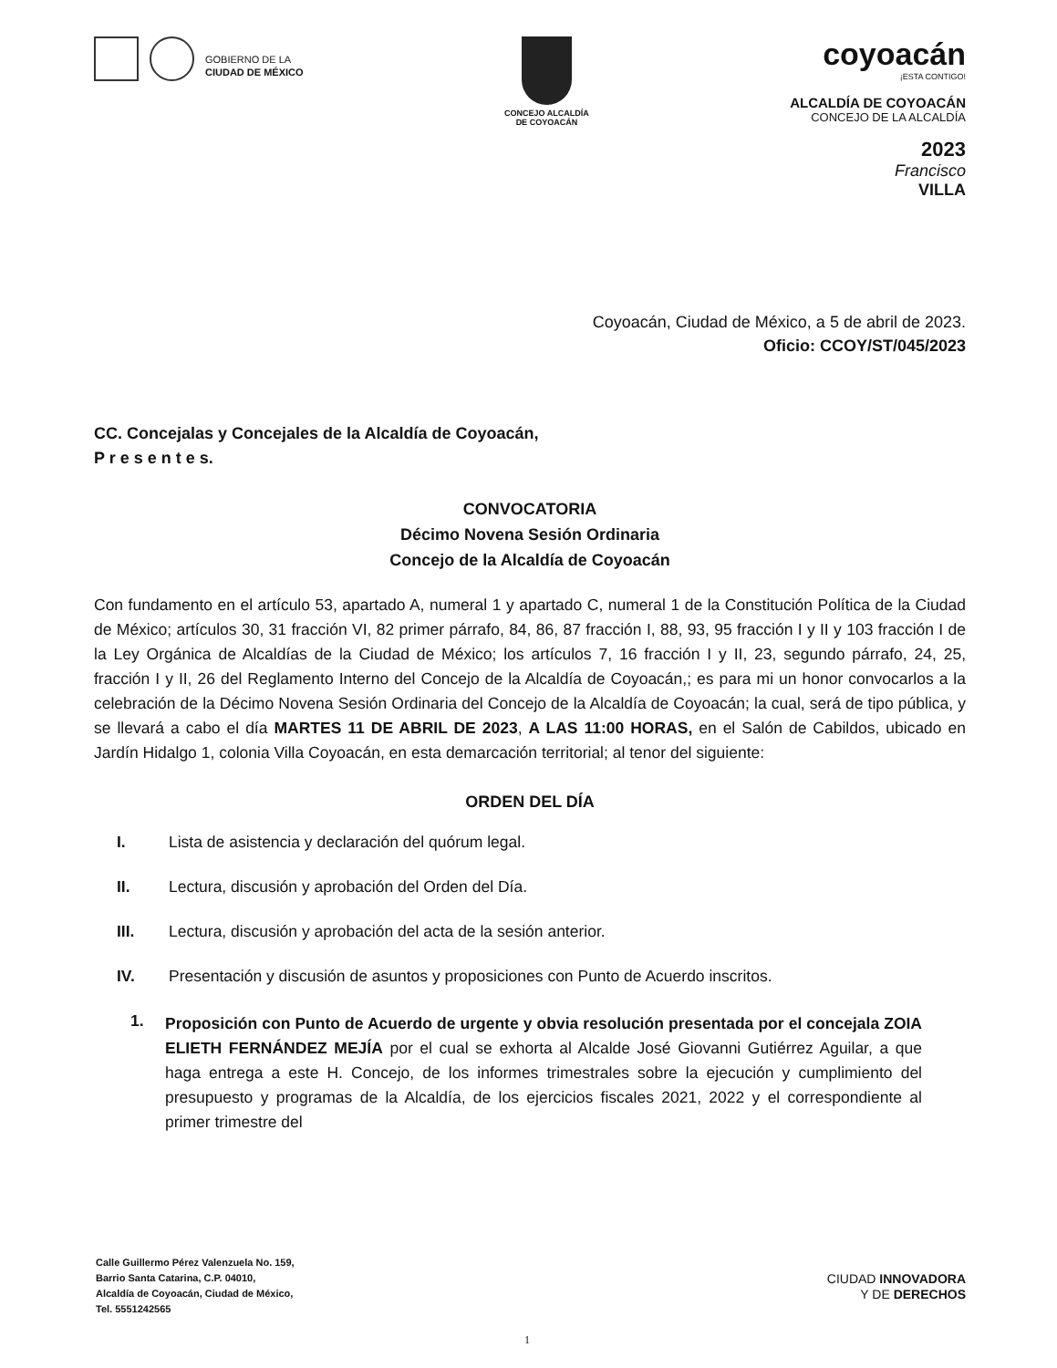GOBIERNO DE LA
CIUDAD DE MÉXICO
CONCEJO ALCALDÍA
DE COYOACÁN
coyoacán
¡ESTA CONTIGO!
ALCALDÍA DE COYOACÁN
CONCEJO DE LA ALCALDÍA
2023
Francisco
VILLA
Coyoacán, Ciudad de México, a 5 de abril de 2023.
Oficio: CCOY/ST/045/2023
CC. Concejalas y Concejales de la Alcaldía de Coyoacán,
P r e s e n t e s.
CONVOCATORIA
Décimo Novena Sesión Ordinaria
Concejo de la Alcaldía de Coyoacán
Con fundamento en el artículo 53, apartado A, numeral 1 y apartado C, numeral 1 de la Constitución Política de la Ciudad de México; artículos 30, 31 fracción VI, 82 primer párrafo, 84, 86, 87 fracción I, 88, 93, 95 fracción I y II y 103 fracción I de la Ley Orgánica de Alcaldías de la Ciudad de México; los artículos 7, 16 fracción I y II, 23, segundo párrafo, 24, 25, fracción I y II, 26 del Reglamento Interno del Concejo de la Alcaldía de Coyoacán,; es para mi un honor convocarlos a la celebración de la Décimo Novena Sesión Ordinaria del Concejo de la Alcaldía de Coyoacán; la cual, será de tipo pública, y se llevará a cabo el día MARTES 11 DE ABRIL DE 2023, A LAS 11:00 HORAS, en el Salón de Cabildos, ubicado en Jardín Hidalgo 1, colonia Villa Coyoacán, en esta demarcación territorial; al tenor del siguiente:
ORDEN DEL DÍA
I. Lista de asistencia y declaración del quórum legal.
II. Lectura, discusión y aprobación del Orden del Día.
III. Lectura, discusión y aprobación del acta de la sesión anterior.
IV. Presentación y discusión de asuntos y proposiciones con Punto de Acuerdo inscritos.
1.
Proposición con Punto de Acuerdo de urgente y obvia resolución presentada por el concejala ZOIA ELIETH FERNÁNDEZ MEJÍA por el cual se exhorta al Alcalde José Giovanni Gutiérrez Aguilar, a que haga entrega a este H. Concejo, de los informes trimestrales sobre la ejecución y cumplimiento del presupuesto y programas de la Alcaldía, de los ejercicios fiscales 2021, 2022 y el correspondiente al primer trimestre del
Calle Guillermo Pérez Valenzuela No. 159,
Barrio Santa Catarina, C.P. 04010,
Alcaldía de Coyoacán, Ciudad de México,
Tel. 5551242565
CIUDAD INNOVADORA
Y DE DERECHOS
1